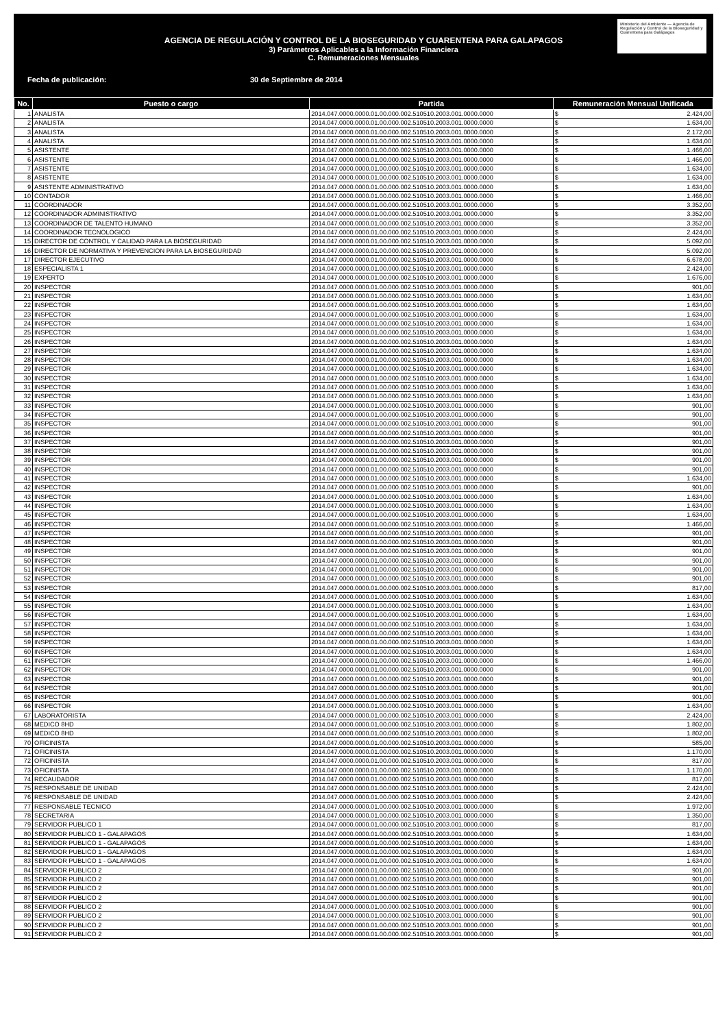Ministerio del Ambiente — Agencia de Regulación y Control de la Bioseguridad y Cuarentena para Galápagos
AGENCIA DE REGULACIÓN Y CONTROL DE LA BIOSEGURIDAD Y CUARENTENA PARA GALAPAGOS
3) Parámetros Aplicables a la Información Financiera
C. Remuneraciones Mensuales
Fecha de publicación: 30 de Septiembre de 2014
| No. | Puesto o cargo | Partida | Remuneración Mensual Unificada | |
| --- | --- | --- | --- | --- |
| 1 | ANALISTA | 2014.047.0000.0000.01.00.000.002.510510.2003.001.0000.0000 | $ | 2.424,00 |
| 2 | ANALISTA | 2014.047.0000.0000.01.00.000.002.510510.2003.001.0000.0000 | $ | 1.634,00 |
| 3 | ANALISTA | 2014.047.0000.0000.01.00.000.002.510510.2003.001.0000.0000 | $ | 2.172,00 |
| 4 | ANALISTA | 2014.047.0000.0000.01.00.000.002.510510.2003.001.0000.0000 | $ | 1.634,00 |
| 5 | ASISTENTE | 2014.047.0000.0000.01.00.000.002.510510.2003.001.0000.0000 | $ | 1.466,00 |
| 6 | ASISTENTE | 2014.047.0000.0000.01.00.000.002.510510.2003.001.0000.0000 | $ | 1.466,00 |
| 7 | ASISTENTE | 2014.047.0000.0000.01.00.000.002.510510.2003.001.0000.0000 | $ | 1.634,00 |
| 8 | ASISTENTE | 2014.047.0000.0000.01.00.000.002.510510.2003.001.0000.0000 | $ | 1.634,00 |
| 9 | ASISTENTE ADMINISTRATIVO | 2014.047.0000.0000.01.00.000.002.510510.2003.001.0000.0000 | $ | 1.634,00 |
| 10 | CONTADOR | 2014.047.0000.0000.01.00.000.002.510510.2003.001.0000.0000 | $ | 1.466,00 |
| 11 | COORDINADOR | 2014.047.0000.0000.01.00.000.002.510510.2003.001.0000.0000 | $ | 3.352,00 |
| 12 | COORDINADOR ADMINISTRATIVO | 2014.047.0000.0000.01.00.000.002.510510.2003.001.0000.0000 | $ | 3.352,00 |
| 13 | COORDINADOR DE TALENTO HUMANO | 2014.047.0000.0000.01.00.000.002.510510.2003.001.0000.0000 | $ | 3.352,00 |
| 14 | COORDINADOR TECNOLOGICO | 2014.047.0000.0000.01.00.000.002.510510.2003.001.0000.0000 | $ | 2.424,00 |
| 15 | DIRECTOR DE CONTROL Y CALIDAD PARA LA BIOSEGURIDAD | 2014.047.0000.0000.01.00.000.002.510510.2003.001.0000.0000 | $ | 5.092,00 |
| 16 | DIRECTOR DE NORMATIVA Y PREVENCION PARA LA BIOSEGURIDAD | 2014.047.0000.0000.01.00.000.002.510510.2003.001.0000.0000 | $ | 5.092,00 |
| 17 | DIRECTOR EJECUTIVO | 2014.047.0000.0000.01.00.000.002.510510.2003.001.0000.0000 | $ | 6.678,00 |
| 18 | ESPECIALISTA 1 | 2014.047.0000.0000.01.00.000.002.510510.2003.001.0000.0000 | $ | 2.424,00 |
| 19 | EXPERTO | 2014.047.0000.0000.01.00.000.002.510510.2003.001.0000.0000 | $ | 1.676,00 |
| 20 | INSPECTOR | 2014.047.0000.0000.01.00.000.002.510510.2003.001.0000.0000 | $ | 901,00 |
| 21 | INSPECTOR | 2014.047.0000.0000.01.00.000.002.510510.2003.001.0000.0000 | $ | 1.634,00 |
| 22 | INSPECTOR | 2014.047.0000.0000.01.00.000.002.510510.2003.001.0000.0000 | $ | 1.634,00 |
| 23 | INSPECTOR | 2014.047.0000.0000.01.00.000.002.510510.2003.001.0000.0000 | $ | 1.634,00 |
| 24 | INSPECTOR | 2014.047.0000.0000.01.00.000.002.510510.2003.001.0000.0000 | $ | 1.634,00 |
| 25 | INSPECTOR | 2014.047.0000.0000.01.00.000.002.510510.2003.001.0000.0000 | $ | 1.634,00 |
| 26 | INSPECTOR | 2014.047.0000.0000.01.00.000.002.510510.2003.001.0000.0000 | $ | 1.634,00 |
| 27 | INSPECTOR | 2014.047.0000.0000.01.00.000.002.510510.2003.001.0000.0000 | $ | 1.634,00 |
| 28 | INSPECTOR | 2014.047.0000.0000.01.00.000.002.510510.2003.001.0000.0000 | $ | 1.634,00 |
| 29 | INSPECTOR | 2014.047.0000.0000.01.00.000.002.510510.2003.001.0000.0000 | $ | 1.634,00 |
| 30 | INSPECTOR | 2014.047.0000.0000.01.00.000.002.510510.2003.001.0000.0000 | $ | 1.634,00 |
| 31 | INSPECTOR | 2014.047.0000.0000.01.00.000.002.510510.2003.001.0000.0000 | $ | 1.634,00 |
| 32 | INSPECTOR | 2014.047.0000.0000.01.00.000.002.510510.2003.001.0000.0000 | $ | 1.634,00 |
| 33 | INSPECTOR | 2014.047.0000.0000.01.00.000.002.510510.2003.001.0000.0000 | $ | 901,00 |
| 34 | INSPECTOR | 2014.047.0000.0000.01.00.000.002.510510.2003.001.0000.0000 | $ | 901,00 |
| 35 | INSPECTOR | 2014.047.0000.0000.01.00.000.002.510510.2003.001.0000.0000 | $ | 901,00 |
| 36 | INSPECTOR | 2014.047.0000.0000.01.00.000.002.510510.2003.001.0000.0000 | $ | 901,00 |
| 37 | INSPECTOR | 2014.047.0000.0000.01.00.000.002.510510.2003.001.0000.0000 | $ | 901,00 |
| 38 | INSPECTOR | 2014.047.0000.0000.01.00.000.002.510510.2003.001.0000.0000 | $ | 901,00 |
| 39 | INSPECTOR | 2014.047.0000.0000.01.00.000.002.510510.2003.001.0000.0000 | $ | 901,00 |
| 40 | INSPECTOR | 2014.047.0000.0000.01.00.000.002.510510.2003.001.0000.0000 | $ | 901,00 |
| 41 | INSPECTOR | 2014.047.0000.0000.01.00.000.002.510510.2003.001.0000.0000 | $ | 1.634,00 |
| 42 | INSPECTOR | 2014.047.0000.0000.01.00.000.002.510510.2003.001.0000.0000 | $ | 901,00 |
| 43 | INSPECTOR | 2014.047.0000.0000.01.00.000.002.510510.2003.001.0000.0000 | $ | 1.634,00 |
| 44 | INSPECTOR | 2014.047.0000.0000.01.00.000.002.510510.2003.001.0000.0000 | $ | 1.634,00 |
| 45 | INSPECTOR | 2014.047.0000.0000.01.00.000.002.510510.2003.001.0000.0000 | $ | 1.634,00 |
| 46 | INSPECTOR | 2014.047.0000.0000.01.00.000.002.510510.2003.001.0000.0000 | $ | 1.466,00 |
| 47 | INSPECTOR | 2014.047.0000.0000.01.00.000.002.510510.2003.001.0000.0000 | $ | 901,00 |
| 48 | INSPECTOR | 2014.047.0000.0000.01.00.000.002.510510.2003.001.0000.0000 | $ | 901,00 |
| 49 | INSPECTOR | 2014.047.0000.0000.01.00.000.002.510510.2003.001.0000.0000 | $ | 901,00 |
| 50 | INSPECTOR | 2014.047.0000.0000.01.00.000.002.510510.2003.001.0000.0000 | $ | 901,00 |
| 51 | INSPECTOR | 2014.047.0000.0000.01.00.000.002.510510.2003.001.0000.0000 | $ | 901,00 |
| 52 | INSPECTOR | 2014.047.0000.0000.01.00.000.002.510510.2003.001.0000.0000 | $ | 901,00 |
| 53 | INSPECTOR | 2014.047.0000.0000.01.00.000.002.510510.2003.001.0000.0000 | $ | 817,00 |
| 54 | INSPECTOR | 2014.047.0000.0000.01.00.000.002.510510.2003.001.0000.0000 | $ | 1.634,00 |
| 55 | INSPECTOR | 2014.047.0000.0000.01.00.000.002.510510.2003.001.0000.0000 | $ | 1.634,00 |
| 56 | INSPECTOR | 2014.047.0000.0000.01.00.000.002.510510.2003.001.0000.0000 | $ | 1.634,00 |
| 57 | INSPECTOR | 2014.047.0000.0000.01.00.000.002.510510.2003.001.0000.0000 | $ | 1.634,00 |
| 58 | INSPECTOR | 2014.047.0000.0000.01.00.000.002.510510.2003.001.0000.0000 | $ | 1.634,00 |
| 59 | INSPECTOR | 2014.047.0000.0000.01.00.000.002.510510.2003.001.0000.0000 | $ | 1.634,00 |
| 60 | INSPECTOR | 2014.047.0000.0000.01.00.000.002.510510.2003.001.0000.0000 | $ | 1.634,00 |
| 61 | INSPECTOR | 2014.047.0000.0000.01.00.000.002.510510.2003.001.0000.0000 | $ | 1.466,00 |
| 62 | INSPECTOR | 2014.047.0000.0000.01.00.000.002.510510.2003.001.0000.0000 | $ | 901,00 |
| 63 | INSPECTOR | 2014.047.0000.0000.01.00.000.002.510510.2003.001.0000.0000 | $ | 901,00 |
| 64 | INSPECTOR | 2014.047.0000.0000.01.00.000.002.510510.2003.001.0000.0000 | $ | 901,00 |
| 65 | INSPECTOR | 2014.047.0000.0000.01.00.000.002.510510.2003.001.0000.0000 | $ | 901,00 |
| 66 | INSPECTOR | 2014.047.0000.0000.01.00.000.002.510510.2003.001.0000.0000 | $ | 1.634,00 |
| 67 | LABORATORISTA | 2014.047.0000.0000.01.00.000.002.510510.2003.001.0000.0000 | $ | 2.424,00 |
| 68 | MEDICO 8HD | 2014.047.0000.0000.01.00.000.002.510510.2003.001.0000.0000 | $ | 1.802,00 |
| 69 | MEDICO 8HD | 2014.047.0000.0000.01.00.000.002.510510.2003.001.0000.0000 | $ | 1.802,00 |
| 70 | OFICINISTA | 2014.047.0000.0000.01.00.000.002.510510.2003.001.0000.0000 | $ | 585,00 |
| 71 | OFICINISTA | 2014.047.0000.0000.01.00.000.002.510510.2003.001.0000.0000 | $ | 1.170,00 |
| 72 | OFICINISTA | 2014.047.0000.0000.01.00.000.002.510510.2003.001.0000.0000 | $ | 817,00 |
| 73 | OFICINISTA | 2014.047.0000.0000.01.00.000.002.510510.2003.001.0000.0000 | $ | 1.170,00 |
| 74 | RECAUDADOR | 2014.047.0000.0000.01.00.000.002.510510.2003.001.0000.0000 | $ | 817,00 |
| 75 | RESPONSABLE DE UNIDAD | 2014.047.0000.0000.01.00.000.002.510510.2003.001.0000.0000 | $ | 2.424,00 |
| 76 | RESPONSABLE DE UNIDAD | 2014.047.0000.0000.01.00.000.002.510510.2003.001.0000.0000 | $ | 2.424,00 |
| 77 | RESPONSABLE TECNICO | 2014.047.0000.0000.01.00.000.002.510510.2003.001.0000.0000 | $ | 1.972,00 |
| 78 | SECRETARIA | 2014.047.0000.0000.01.00.000.002.510510.2003.001.0000.0000 | $ | 1.350,00 |
| 79 | SERVIDOR PUBLICO 1 | 2014.047.0000.0000.01.00.000.002.510510.2003.001.0000.0000 | $ | 817,00 |
| 80 | SERVIDOR PUBLICO 1 - GALAPAGOS | 2014.047.0000.0000.01.00.000.002.510510.2003.001.0000.0000 | $ | 1.634,00 |
| 81 | SERVIDOR PUBLICO 1 - GALAPAGOS | 2014.047.0000.0000.01.00.000.002.510510.2003.001.0000.0000 | $ | 1.634,00 |
| 82 | SERVIDOR PUBLICO 1 - GALAPAGOS | 2014.047.0000.0000.01.00.000.002.510510.2003.001.0000.0000 | $ | 1.634,00 |
| 83 | SERVIDOR PUBLICO 1 - GALAPAGOS | 2014.047.0000.0000.01.00.000.002.510510.2003.001.0000.0000 | $ | 1.634,00 |
| 84 | SERVIDOR PUBLICO 2 | 2014.047.0000.0000.01.00.000.002.510510.2003.001.0000.0000 | $ | 901,00 |
| 85 | SERVIDOR PUBLICO 2 | 2014.047.0000.0000.01.00.000.002.510510.2003.001.0000.0000 | $ | 901,00 |
| 86 | SERVIDOR PUBLICO 2 | 2014.047.0000.0000.01.00.000.002.510510.2003.001.0000.0000 | $ | 901,00 |
| 87 | SERVIDOR PUBLICO 2 | 2014.047.0000.0000.01.00.000.002.510510.2003.001.0000.0000 | $ | 901,00 |
| 88 | SERVIDOR PUBLICO 2 | 2014.047.0000.0000.01.00.000.002.510510.2003.001.0000.0000 | $ | 901,00 |
| 89 | SERVIDOR PUBLICO 2 | 2014.047.0000.0000.01.00.000.002.510510.2003.001.0000.0000 | $ | 901,00 |
| 90 | SERVIDOR PUBLICO 2 | 2014.047.0000.0000.01.00.000.002.510510.2003.001.0000.0000 | $ | 901,00 |
| 91 | SERVIDOR PUBLICO 2 | 2014.047.0000.0000.01.00.000.002.510510.2003.001.0000.0000 | $ | 901,00 |